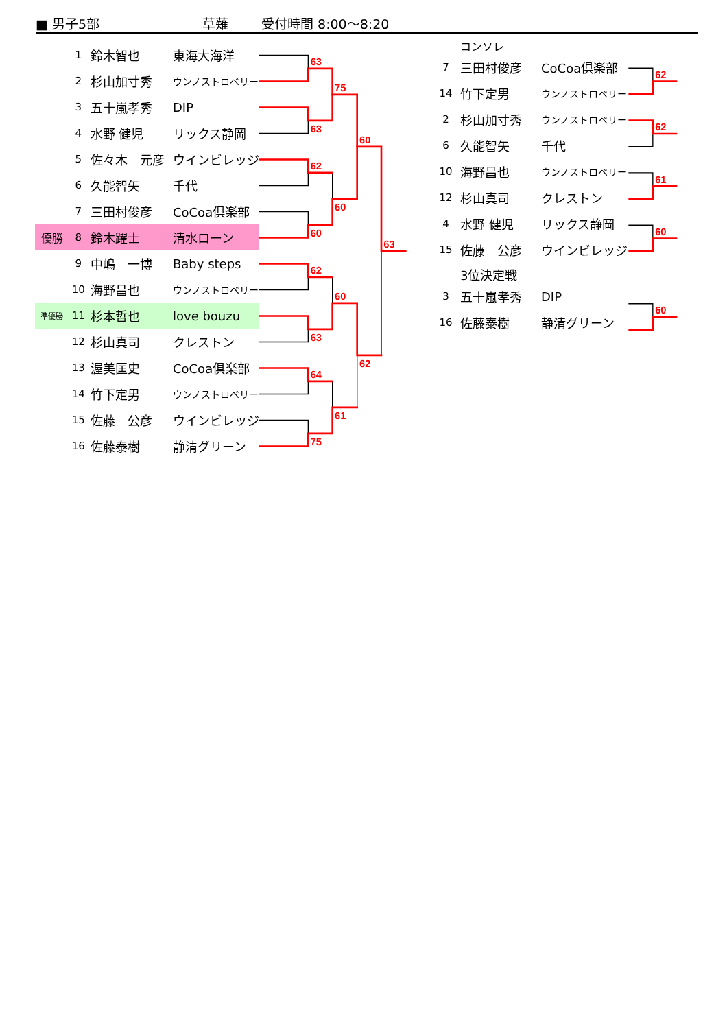■ 男子5部 草薙 受付時間 8:00～8:20
| | 1 | 鈴木智也 | 東海大海洋 |
| | 2 | 杉山加寸秀 | ウンノストロベリー |
| | 3 | 五十嵐孝秀 | DIP |
| | 4 | 水野 健児 | リックス静岡 |
| | 5 | 佐々木 元彦 | ウインビレッジ |
| | 6 | 久能智矢 | 千代 |
| | 7 | 三田村俊彦 | CoCoa倶楽部 |
| 優勝 | 8 | 鈴木躍士 | 清水ローン |
| | 9 | 中嶋 一博 | Baby steps |
| | 10 | 海野昌也 | ウンノストロベリー |
| 準優勝 | 11 | 杉本哲也 | love bouzu |
| | 12 | 杉山真司 | クレストン |
| | 13 | 渥美匡史 | CoCoa倶楽部 |
| | 14 | 竹下定男 | ウンノストロベリー |
| | 15 | 佐藤 公彦 | ウインビレッジ |
| | 16 | 佐藤泰樹 | 静清グリーン |
63
63
62
60
62
63
64
75
75
60
60
61
60
62
63
| | コンソレ | |
| 7 | 三田村俊彦 | CoCoa倶楽部 |
| 14 | 竹下定男 | ウンノストロベリー |
| 2 | 杉山加寸秀 | ウンノストロベリー |
| 6 | 久能智矢 | 千代 |
| 10 | 海野昌也 | ウンノストロベリー |
| 12 | 杉山真司 | クレストン |
| 4 | 水野 健児 | リックス静岡 |
| 15 | 佐藤 公彦 | ウインビレッジ |
| | 3位決定戦 | |
| 3 | 五十嵐孝秀 | DIP |
| 16 | 佐藤泰樹 | 静清グリーン |
62
62
61
60
60